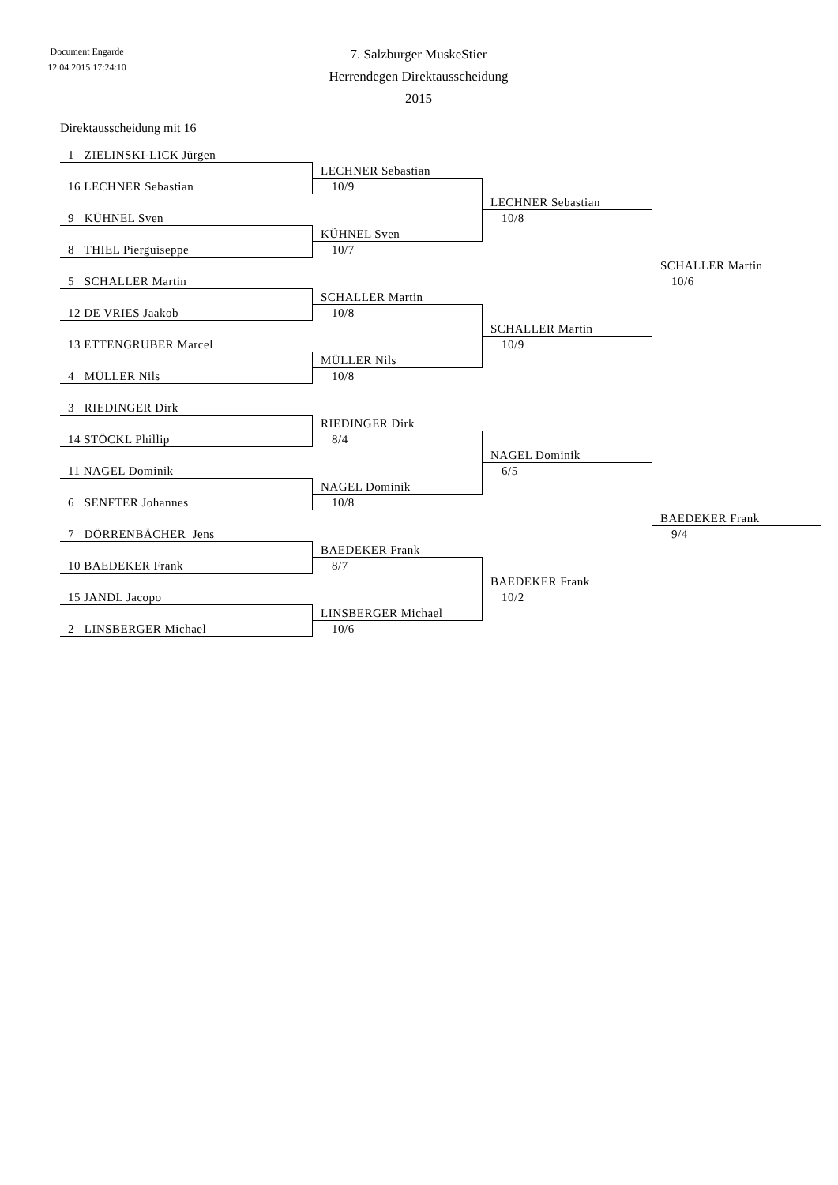Document Engarde
12.04.2015 17:24:10
7. Salzburger MuskeStier
Herrendegen Direktausscheidung
2015
Direktausscheidung mit 16
1 ZIELINSKI-LICK Jürgen
LECHNER Sebastian
16 LECHNER Sebastian
10/9
LECHNER Sebastian
9 KÜHNEL Sven
10/8
KÜHNEL Sven
8 THIEL Pierguiseppe
10/7
SCHALLER Martin
5 SCHALLER Martin
10/6
SCHALLER Martin
12 DE VRIES Jaakob
10/8
SCHALLER Martin
13 ETTENGRUBER Marcel
10/9
MÜLLER Nils
4 MÜLLER Nils
10/8
3 RIEDINGER Dirk
RIEDINGER Dirk
14 STÖCKL Phillip
8/4
NAGEL Dominik
11 NAGEL Dominik
6/5
NAGEL Dominik
6 SENFTER Johannes
10/8
BAEDEKER Frank
7 DÖRRENBÄCHER Jens
9/4
BAEDEKER Frank
10 BAEDEKER Frank
8/7
BAEDEKER Frank
15 JANDL Jacopo
10/2
LINSBERGER Michael
2 LINSBERGER Michael
10/6